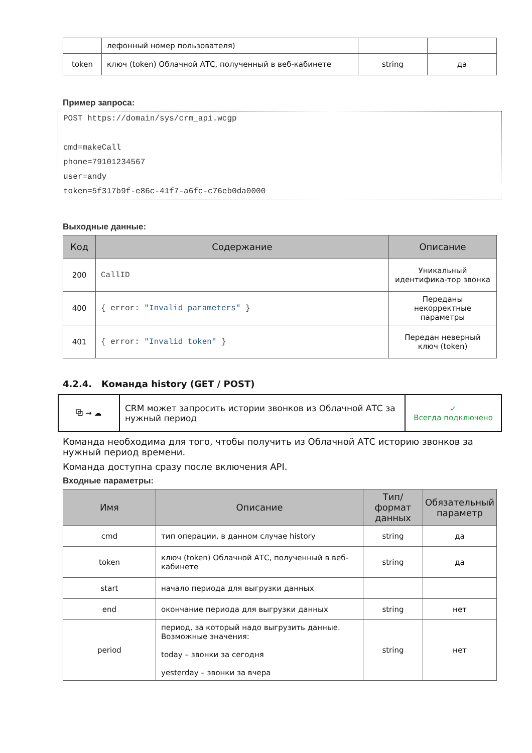| | лефонный номер пользователя) | | |
| token | ключ (token) Облачной АТС, полученный в веб-кабинете | string | да |
Пример запроса:
POST https://domain/sys/crm_api.wcgp

cmd=makeCall
phone=79101234567
user=andy
token=5f317b9f-e86c-41f7-a6fc-c76eb0da0000
Выходные данные:
| Код | Содержание | Описание |
| --- | --- | --- |
| 200 | CallID | Уникальный идентифика-тор звонка |
| 400 | { error: "Invalid parameters" } | Переданы некорректные параметры |
| 401 | { error: "Invalid token" } | Передан неверный ключ (token) |
4.2.4. Команда history (GET / POST)
| ⧉ → ☁ | CRM может запросить истории звонков из Облачной АТС за нужный период | ✓ Всегда подключено |
Команда необходима для того, чтобы получить из Облачной АТС историю звонков за нужный период времени.
Команда доступна сразу после включения API.
Входные параметры:
| Имя | Описание | Тип/формат данных | Обязательный параметр |
| --- | --- | --- | --- |
| cmd | тип операции, в данном случае history | string | да |
| token | ключ (token) Облачной АТС, полученный в веб-кабинете | string | да |
| start | начало периода для выгрузки данных | | |
| end | окончание периода для выгрузки данных | string | нет |
| period | период, за который надо выгрузить данные. Возможные значения: today – звонки за сегодня yesterday – звонки за вчера | string | нет |